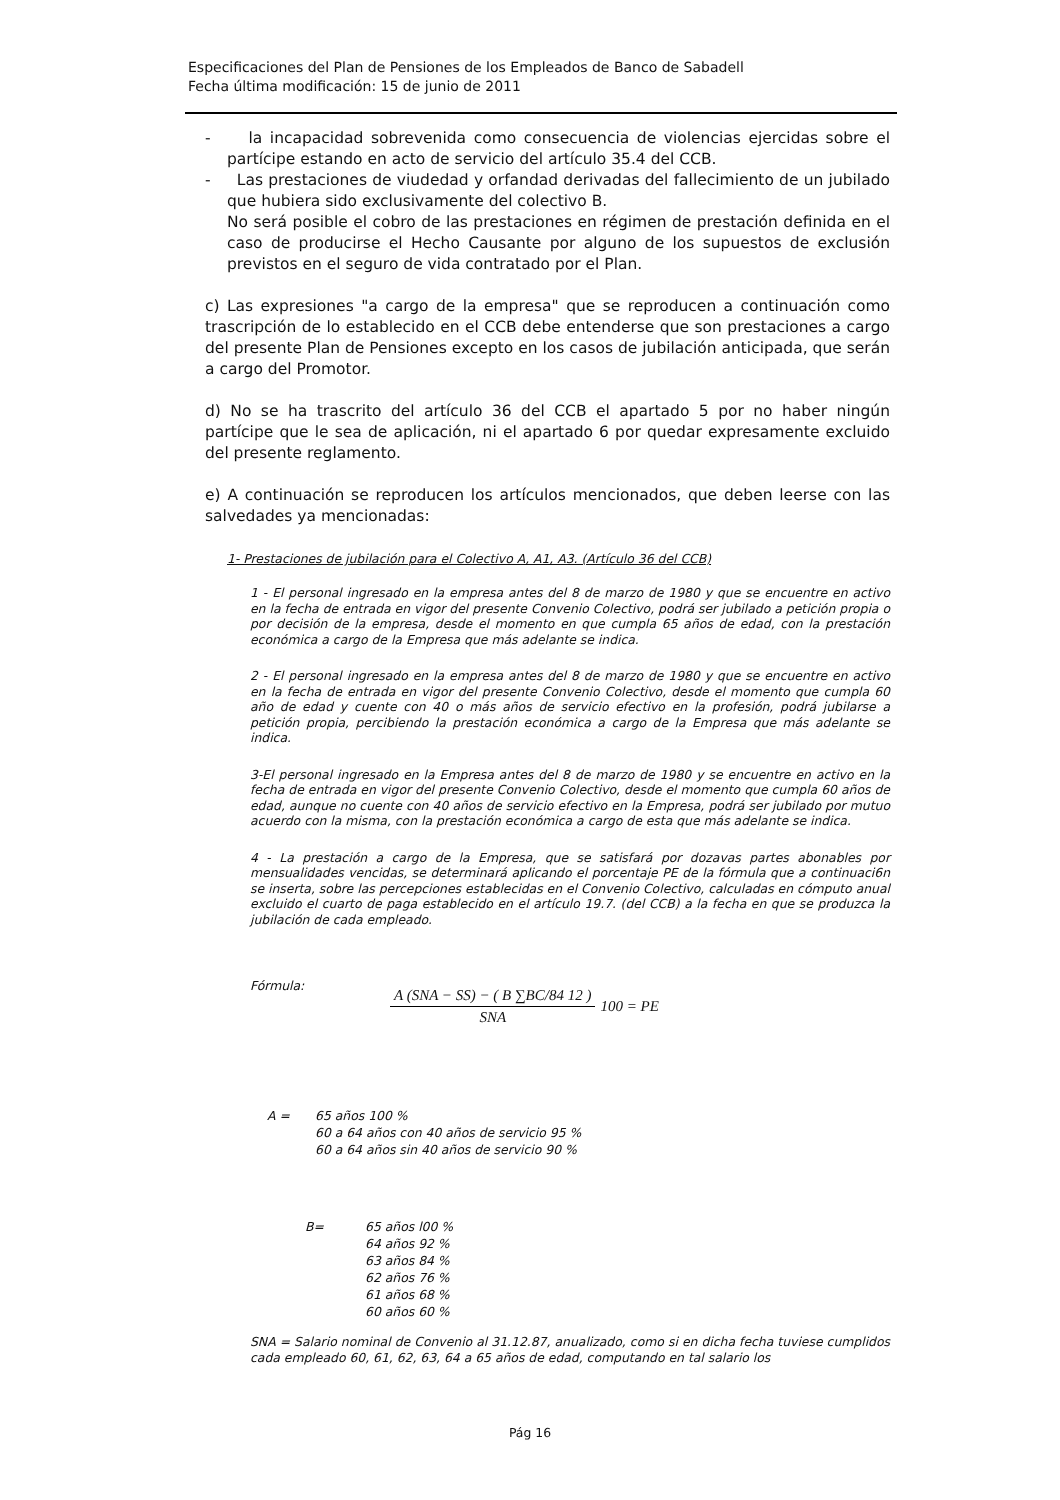Especificaciones del Plan de Pensiones de los Empleados de Banco de Sabadell
Fecha última modificación: 15 de junio de 2011
- la incapacidad sobrevenida como consecuencia de violencias ejercidas sobre el partícipe estando en acto de servicio del artículo 35.4 del CCB.
- Las prestaciones de viudedad y orfandad derivadas del fallecimiento de un jubilado que hubiera sido exclusivamente del colectivo B.
No será posible el cobro de las prestaciones en régimen de prestación definida en el caso de producirse el Hecho Causante por alguno de los supuestos de exclusión previstos en el seguro de vida contratado por el Plan.
c) Las expresiones "a cargo de la empresa" que se reproducen a continuación como trascripción de lo establecido en el CCB debe entenderse que son prestaciones a cargo del presente Plan de Pensiones excepto en los casos de jubilación anticipada, que serán a cargo del Promotor.
d) No se ha trascrito del artículo 36 del CCB el apartado 5 por no haber ningún partícipe que le sea de aplicación, ni el apartado 6 por quedar expresamente excluido del presente reglamento.
e) A continuación se reproducen los artículos mencionados, que deben leerse con las salvedades ya mencionadas:
1- Prestaciones de jubilación para el Colectivo A, A1, A3. (Artículo 36 del CCB)
1 - El personal ingresado en la empresa antes del 8 de marzo de 1980 y que se encuentre en activo en la fecha de entrada en vigor del presente Convenio Colectivo, podrá ser jubilado a petición propia o por decisión de la empresa, desde el momento en que cumpla 65 años de edad, con la prestación económica a cargo de la Empresa que más adelante se indica.
2 - El personal ingresado en la empresa antes del 8 de marzo de 1980 y que se encuentre en activo en la fecha de entrada en vigor del presente Convenio Colectivo, desde el momento que cumpla 60 año de edad y cuente con 40 o más años de servicio efectivo en la profesión, podrá jubilarse a petición propia, percibiendo la prestación económica a cargo de la Empresa que más adelante se indica.
3-El personal ingresado en la Empresa antes del 8 de marzo de 1980 y se encuentre en activo en la fecha de entrada en vigor del presente Convenio Colectivo, desde el momento que cumpla 60 años de edad, aunque no cuente con 40 años de servicio efectivo en la Empresa, podrá ser jubilado por mutuo acuerdo con la misma, con la prestación económica a cargo de esta que más adelante se indica.
4 - La prestación a cargo de la Empresa, que se satisfará por dozavas partes abonables por mensualidades vencidas, se determinará aplicando el porcentaje PE de la fórmula que a continuaci6n se inserta, sobre las percepciones establecidas en el Convenio Colectivo, calculadas en cómputo anual excluido el cuarto de paga establecido en el artículo 19.7. (del CCB) a la fecha en que se produzca la jubilación de cada empleado.
Fórmula:
A (SNA − SS) − ( B ∑BC/84 12 )
SNA
100 = PE
A = 65 años 100 %
60 a 64 años con 40 años de servicio 95 %
60 a 64 años sin 40 años de servicio 90 %
B= 65 años l00 %
64 años 92 %
63 años 84 %
62 años 76 %
61 años 68 %
60 años 60 %
SNA = Salario nominal de Convenio al 31.12.87, anualizado, como si en dicha fecha tuviese cumplidos cada empleado 60, 61, 62, 63, 64 a 65 años de edad, computando en tal salario los
Pág 16